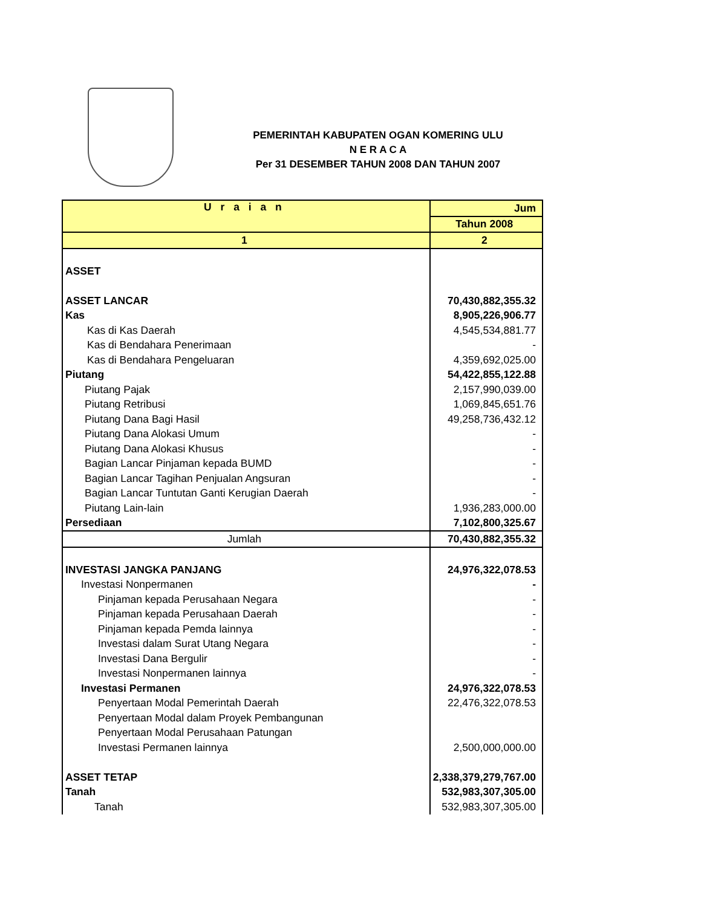PEMERINTAH KABUPATEN OGAN KOMERING ULU
N E R A C A
Per 31 DESEMBER TAHUN 2008 DAN TAHUN 2007
| U r a i a n | Jum |
| --- | --- |
| | Tahun 2008 |
| 1 | 2 |
| ASSET | |
| ASSET LANCAR | 70,430,882,355.32 |
| Kas | 8,905,226,906.77 |
| Kas di Kas Daerah | 4,545,534,881.77 |
| Kas di Bendahara Penerimaan | - |
| Kas di Bendahara Pengeluaran | 4,359,692,025.00 |
| Piutang | 54,422,855,122.88 |
| Piutang Pajak | 2,157,990,039.00 |
| Piutang Retribusi | 1,069,845,651.76 |
| Piutang Dana Bagi Hasil | 49,258,736,432.12 |
| Piutang Dana Alokasi Umum | - |
| Piutang Dana Alokasi Khusus | - |
| Bagian Lancar Pinjaman kepada BUMD | - |
| Bagian Lancar Tagihan Penjualan Angsuran | - |
| Bagian Lancar Tuntutan Ganti Kerugian Daerah | - |
| Piutang Lain-lain | 1,936,283,000.00 |
| Persediaan | 7,102,800,325.67 |
| Jumlah | 70,430,882,355.32 |
| INVESTASI JANGKA PANJANG | 24,976,322,078.53 |
| Investasi Nonpermanen | - |
| Pinjaman kepada Perusahaan Negara | - |
| Pinjaman kepada Perusahaan Daerah | - |
| Pinjaman kepada Pemda lainnya | - |
| Investasi dalam Surat Utang Negara | - |
| Investasi Dana Bergulir | - |
| Investasi Nonpermanen lainnya | - |
| Investasi Permanen | 24,976,322,078.53 |
| Penyertaan Modal Pemerintah Daerah | 22,476,322,078.53 |
| Penyertaan Modal dalam Proyek Pembangunan | |
| Penyertaan Modal Perusahaan Patungan | |
| Investasi Permanen lainnya | 2,500,000,000.00 |
| ASSET TETAP | 2,338,379,279,767.00 |
| Tanah | 532,983,307,305.00 |
| Tanah | 532,983,307,305.00 |